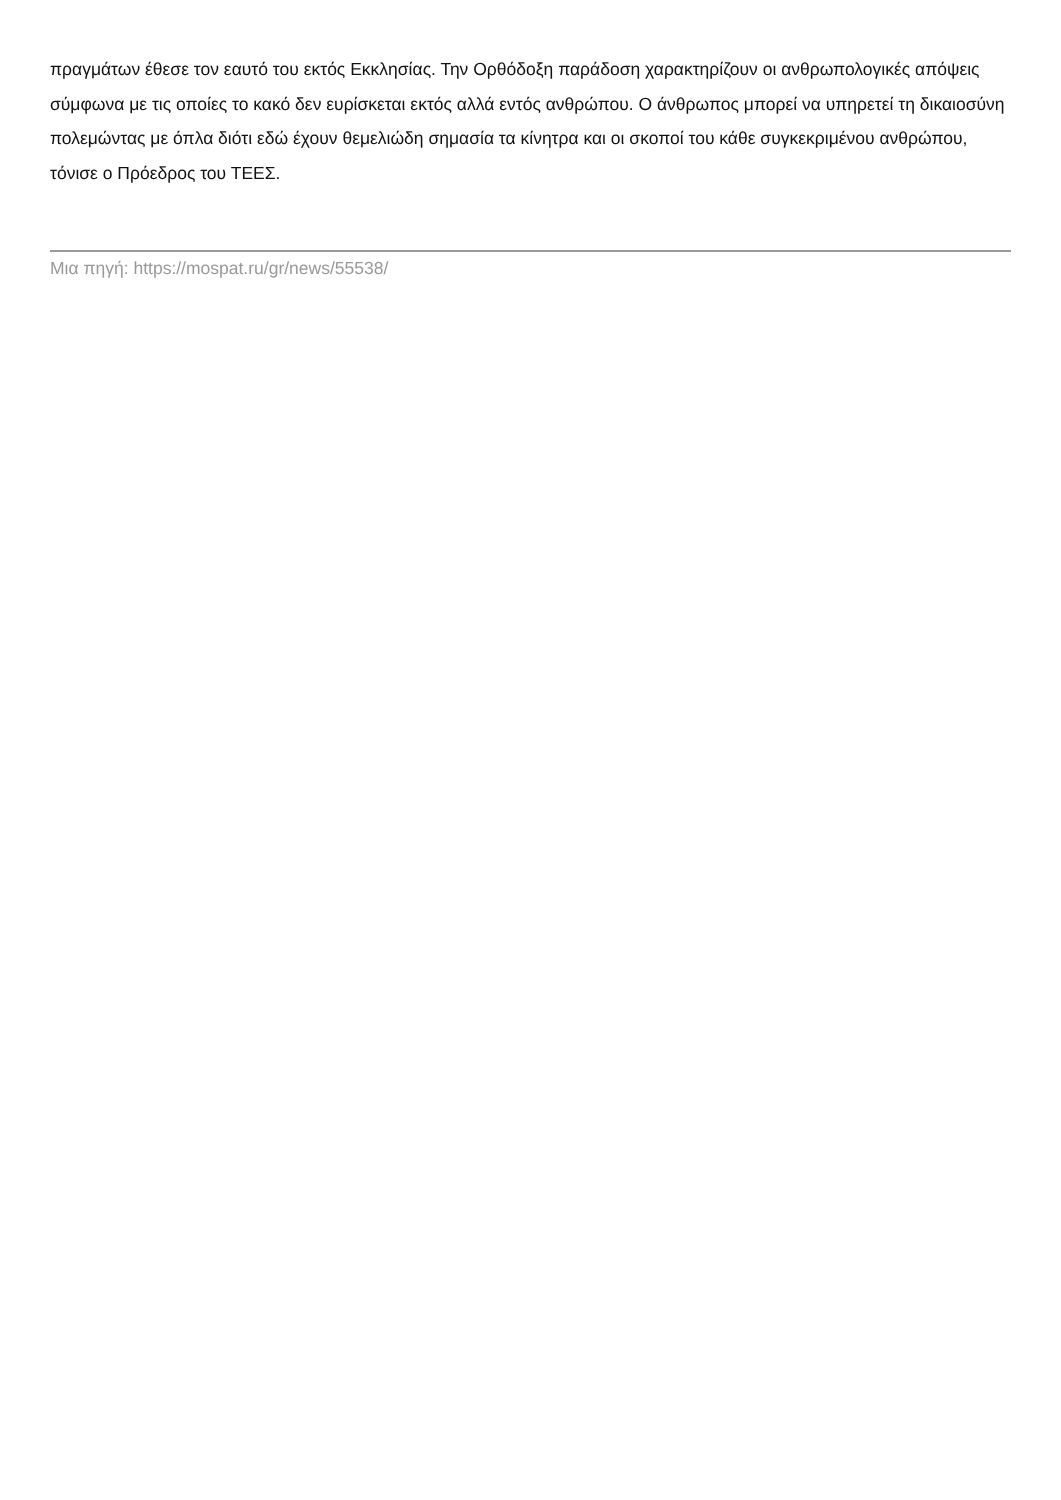πραγμάτων έθεσε τον εαυτό του εκτός Εκκλησίας. Την Ορθόδοξη παράδοση χαρακτηρίζουν οι ανθρωπολογικές απόψεις σύμφωνα με τις οποίες το κακό δεν ευρίσκεται εκτός αλλά εντός ανθρώπου. Ο άνθρωπος μπορεί να υπηρετεί τη δικαιοσύνη πολεμώντας με όπλα διότι εδώ έχουν θεμελιώδη σημασία τα κίνητρα και οι σκοποί του κάθε συγκεκριμένου ανθρώπου, τόνισε ο Πρόεδρος του ΤΕΕΣ.
Μια πηγή: https://mospat.ru/gr/news/55538/